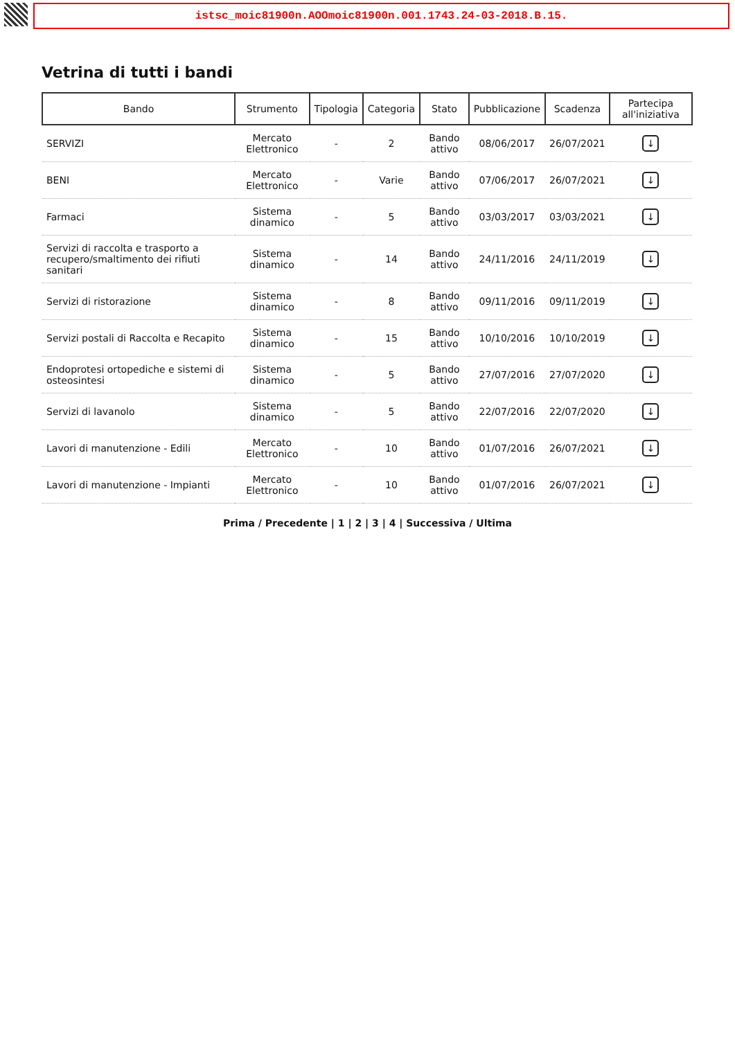istsc_moic81900n.AOOmoic81900n.001.1743.24-03-2018.B.15.
Vetrina di tutti i bandi
| Bando | Strumento | Tipologia | Categoria | Stato | Pubblicazione | Scadenza | Partecipa all'iniziativa |
| --- | --- | --- | --- | --- | --- | --- | --- |
| SERVIZI | Mercato Elettronico | - | 2 | Bando attivo | 08/06/2017 | 26/07/2021 | ↓ |
| BENI | Mercato Elettronico | - | Varie | Bando attivo | 07/06/2017 | 26/07/2021 | ↓ |
| Farmaci | Sistema dinamico | - | 5 | Bando attivo | 03/03/2017 | 03/03/2021 | ↓ |
| Servizi di raccolta e trasporto a recupero/smaltimento dei rifiuti sanitari | Sistema dinamico | - | 14 | Bando attivo | 24/11/2016 | 24/11/2019 | ↓ |
| Servizi di ristorazione | Sistema dinamico | - | 8 | Bando attivo | 09/11/2016 | 09/11/2019 | ↓ |
| Servizi postali di Raccolta e Recapito | Sistema dinamico | - | 15 | Bando attivo | 10/10/2016 | 10/10/2019 | ↓ |
| Endoprotesi ortopediche e sistemi di osteosintesi | Sistema dinamico | - | 5 | Bando attivo | 27/07/2016 | 27/07/2020 | ↓ |
| Servizi di lavanolo | Sistema dinamico | - | 5 | Bando attivo | 22/07/2016 | 22/07/2020 | ↓ |
| Lavori di manutenzione - Edili | Mercato Elettronico | - | 10 | Bando attivo | 01/07/2016 | 26/07/2021 | ↓ |
| Lavori di manutenzione - Impianti | Mercato Elettronico | - | 10 | Bando attivo | 01/07/2016 | 26/07/2021 | ↓ |
Prima / Precedente | 1 | 2 | 3 | 4 | Successiva / Ultima